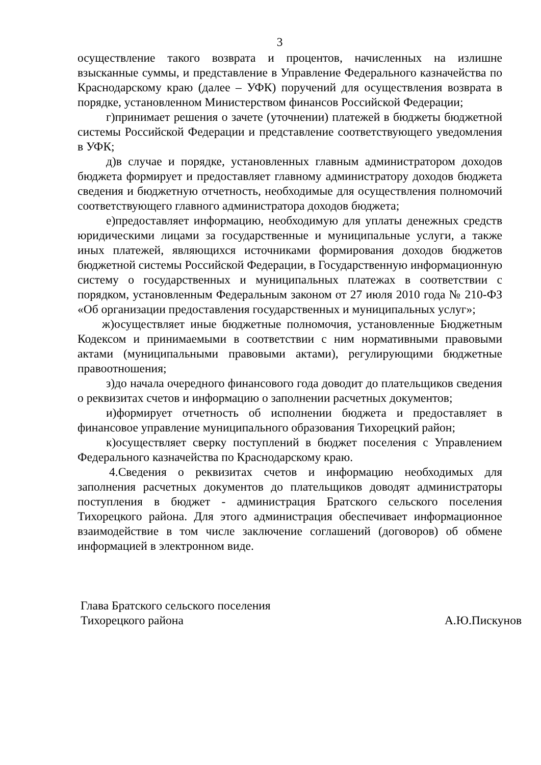3
осуществление такого возврата и процентов, начисленных на излишне взысканные суммы, и представление в Управление Федерального казначейства по Краснодарскому краю (далее – УФК) поручений для осуществления возврата в порядке, установленном Министерством финансов Российской Федерации;
г)принимает решения о зачете (уточнении) платежей в бюджеты бюджетной системы Российской Федерации и представление соответствующего уведомления в УФК;
д)в случае и порядке, установленных главным администратором доходов бюджета формирует и предоставляет главному администратору доходов бюджета сведения и бюджетную отчетность, необходимые для осуществления полномочий соответствующего главного администратора доходов бюджета;
е)предоставляет информацию, необходимую для уплаты денежных средств юридическими лицами за государственные и муниципальные услуги, а также иных платежей, являющихся источниками формирования доходов бюджетов бюджетной системы Российской Федерации, в Государственную информационную систему о государственных и муниципальных платежах в соответствии с порядком, установленным Федеральным законом от 27 июля 2010 года № 210-ФЗ «Об организации предоставления государственных и муниципальных услуг»;
ж)осуществляет иные бюджетные полномочия, установленные Бюджетным Кодексом и принимаемыми в соответствии с ним нормативными правовыми актами (муниципальными правовыми актами), регулирующими бюджетные правоотношения;
з)до начала очередного финансового года доводит до плательщиков сведения о реквизитах счетов и информацию о заполнении расчетных документов;
и)формирует отчетность об исполнении бюджета и предоставляет в финансовое управление муниципального образования Тихорецкий район;
к)осуществляет сверку поступлений в бюджет поселения с Управлением Федерального казначейства по Краснодарскому краю.
4.Сведения о реквизитах счетов и информацию необходимых для заполнения расчетных документов до плательщиков доводят администраторы поступления в бюджет - администрация Братского сельского поселения Тихорецкого района. Для этого администрация обеспечивает информационное взаимодействие в том числе заключение соглашений (договоров) об обмене информацией в электронном виде.
Глава Братского сельского поселения
Тихорецкого района
А.Ю.Пискунов